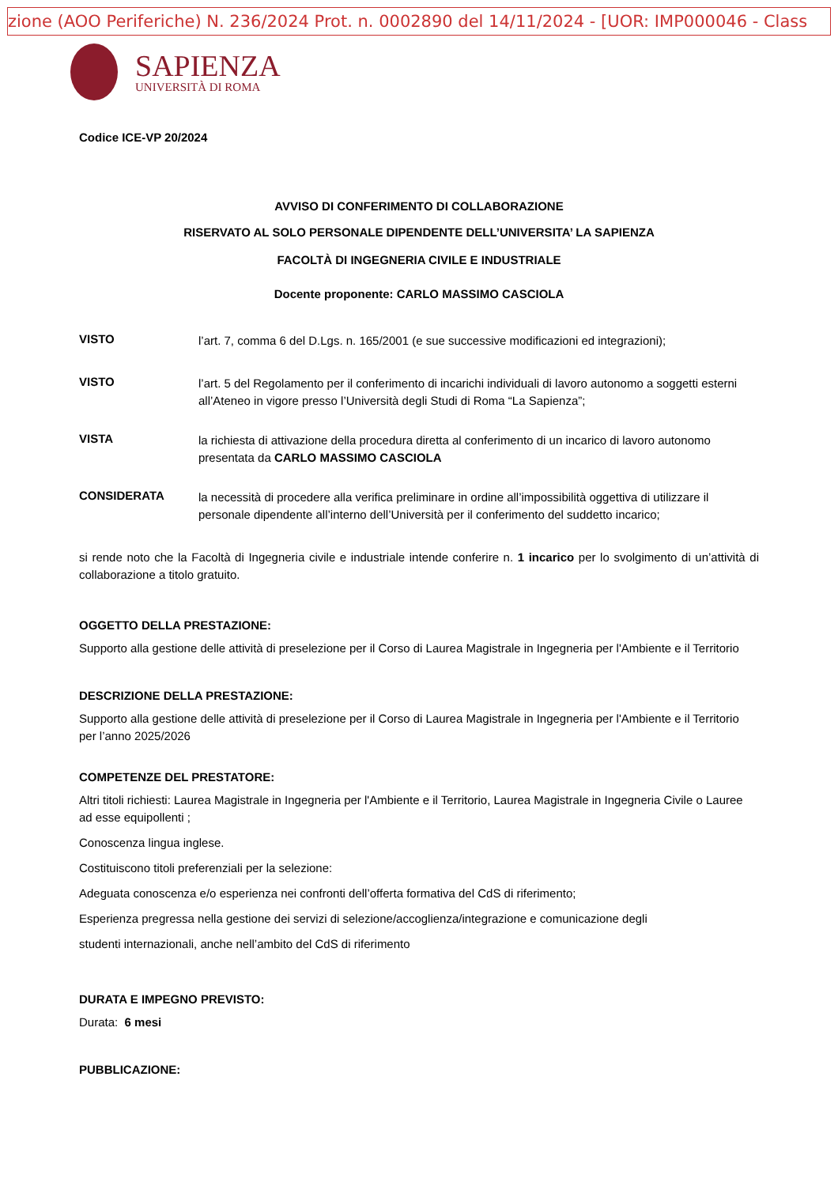zione (AOO Periferiche) N. 236/2024 Prot. n. 0002890 del 14/11/2024 - [UOR: IMP000046 - Class
SAPIENZA
UNIVERSITÀ DI ROMA
Codice ICE-VP 20/2024
AVVISO DI CONFERIMENTO DI COLLABORAZIONE
RISERVATO AL SOLO PERSONALE DIPENDENTE DELL’UNIVERSITA’ LA SAPIENZA
FACOLTÀ DI INGEGNERIA CIVILE E INDUSTRIALE
Docente proponente: CARLO MASSIMO CASCIOLA
VISTO
l’art. 7, comma 6 del D.Lgs. n. 165/2001 (e sue successive modificazioni ed integrazioni);
VISTO
l’art. 5 del Regolamento per il conferimento di incarichi individuali di lavoro autonomo a soggetti esterni all’Ateneo in vigore presso l’Università degli Studi di Roma “La Sapienza”;
VISTA
la richiesta di attivazione della procedura diretta al conferimento di un incarico di lavoro autonomo presentata da CARLO MASSIMO CASCIOLA
CONSIDERATA
la necessità di procedere alla verifica preliminare in ordine all’impossibilità oggettiva di utilizzare il personale dipendente all’interno dell’Università per il conferimento del suddetto incarico;
si rende noto che la Facoltà di Ingegneria civile e industriale intende conferire n. 1 incarico per lo svolgimento di un’attività di collaborazione a titolo gratuito.
OGGETTO DELLA PRESTAZIONE:
Supporto alla gestione delle attività di preselezione per il Corso di Laurea Magistrale in Ingegneria per l'Ambiente e il Territorio
DESCRIZIONE DELLA PRESTAZIONE:
Supporto alla gestione delle attività di preselezione per il Corso di Laurea Magistrale in Ingegneria per l'Ambiente e il Territorio per l’anno 2025/2026
COMPETENZE DEL PRESTATORE:
Altri titoli richiesti: Laurea Magistrale in Ingegneria per l'Ambiente e il Territorio, Laurea Magistrale in Ingegneria Civile o Lauree ad esse equipollenti ;
Conoscenza lingua inglese.
Costituiscono titoli preferenziali per la selezione:
Adeguata conoscenza e/o esperienza nei confronti dell’offerta formativa del CdS di riferimento;
Esperienza pregressa nella gestione dei servizi di selezione/accoglienza/integrazione e comunicazione degli
studenti internazionali, anche nell’ambito del CdS di riferimento
DURATA E IMPEGNO PREVISTO:
Durata: 6 mesi
PUBBLICAZIONE: